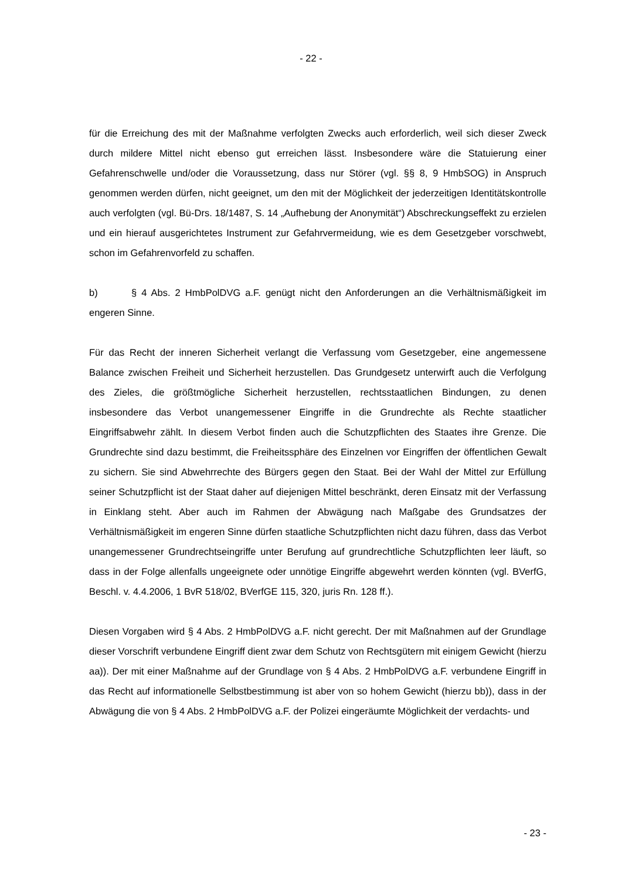- 22 -
für die Erreichung des mit der Maßnahme verfolgten Zwecks auch erforderlich, weil sich dieser Zweck durch mildere Mittel nicht ebenso gut erreichen lässt. Insbesondere wäre die Statuierung einer Gefahrenschwelle und/oder die Voraussetzung, dass nur Störer (vgl. §§ 8, 9 HmbSOG) in Anspruch genommen werden dürfen, nicht geeignet, um den mit der Möglichkeit der jederzeitigen Identitätskontrolle auch verfolgten (vgl. Bü-Drs. 18/1487, S. 14 „Aufhebung der Anonymität“) Abschreckungseffekt zu erzielen und ein hierauf ausgerichtetes Instrument zur Gefahrvermeidung, wie es dem Gesetzgeber vorschwebt, schon im Gefahrenvorfeld zu schaffen.
b) § 4 Abs. 2 HmbPolDVG a.F. genügt nicht den Anforderungen an die Verhältnismäßigkeit im engeren Sinne.
Für das Recht der inneren Sicherheit verlangt die Verfassung vom Gesetzgeber, eine angemessene Balance zwischen Freiheit und Sicherheit herzustellen. Das Grundgesetz unterwirft auch die Verfolgung des Zieles, die größtmögliche Sicherheit herzustellen, rechtsstaatlichen Bindungen, zu denen insbesondere das Verbot unangemessener Eingriffe in die Grundrechte als Rechte staatlicher Eingriffsabwehr zählt. In diesem Verbot finden auch die Schutzpflichten des Staates ihre Grenze. Die Grundrechte sind dazu bestimmt, die Freiheitssphäre des Einzelnen vor Eingriffen der öffentlichen Gewalt zu sichern. Sie sind Abwehrrechte des Bürgers gegen den Staat. Bei der Wahl der Mittel zur Erfüllung seiner Schutzpflicht ist der Staat daher auf diejenigen Mittel beschränkt, deren Einsatz mit der Verfassung in Einklang steht. Aber auch im Rahmen der Abwägung nach Maßgabe des Grundsatzes der Verhältnismäßigkeit im engeren Sinne dürfen staatliche Schutzpflichten nicht dazu führen, dass das Verbot unangemessener Grundrechtseingriffe unter Berufung auf grundrechtliche Schutzpflichten leer läuft, so dass in der Folge allenfalls ungeeignete oder unnötige Eingriffe abgewehrt werden könnten (vgl. BVerfG, Beschl. v. 4.4.2006, 1 BvR 518/02, BVerfGE 115, 320, juris Rn. 128 ff.).
Diesen Vorgaben wird § 4 Abs. 2 HmbPolDVG a.F. nicht gerecht. Der mit Maßnahmen auf der Grundlage dieser Vorschrift verbundene Eingriff dient zwar dem Schutz von Rechtsgütern mit einigem Gewicht (hierzu aa)). Der mit einer Maßnahme auf der Grundlage von § 4 Abs. 2 HmbPolDVG a.F. verbundene Eingriff in das Recht auf informationelle Selbstbestimmung ist aber von so hohem Gewicht (hierzu bb)), dass in der Abwägung die von § 4 Abs. 2 HmbPolDVG a.F. der Polizei eingeräumte Möglichkeit der verdachts- und
- 23 -